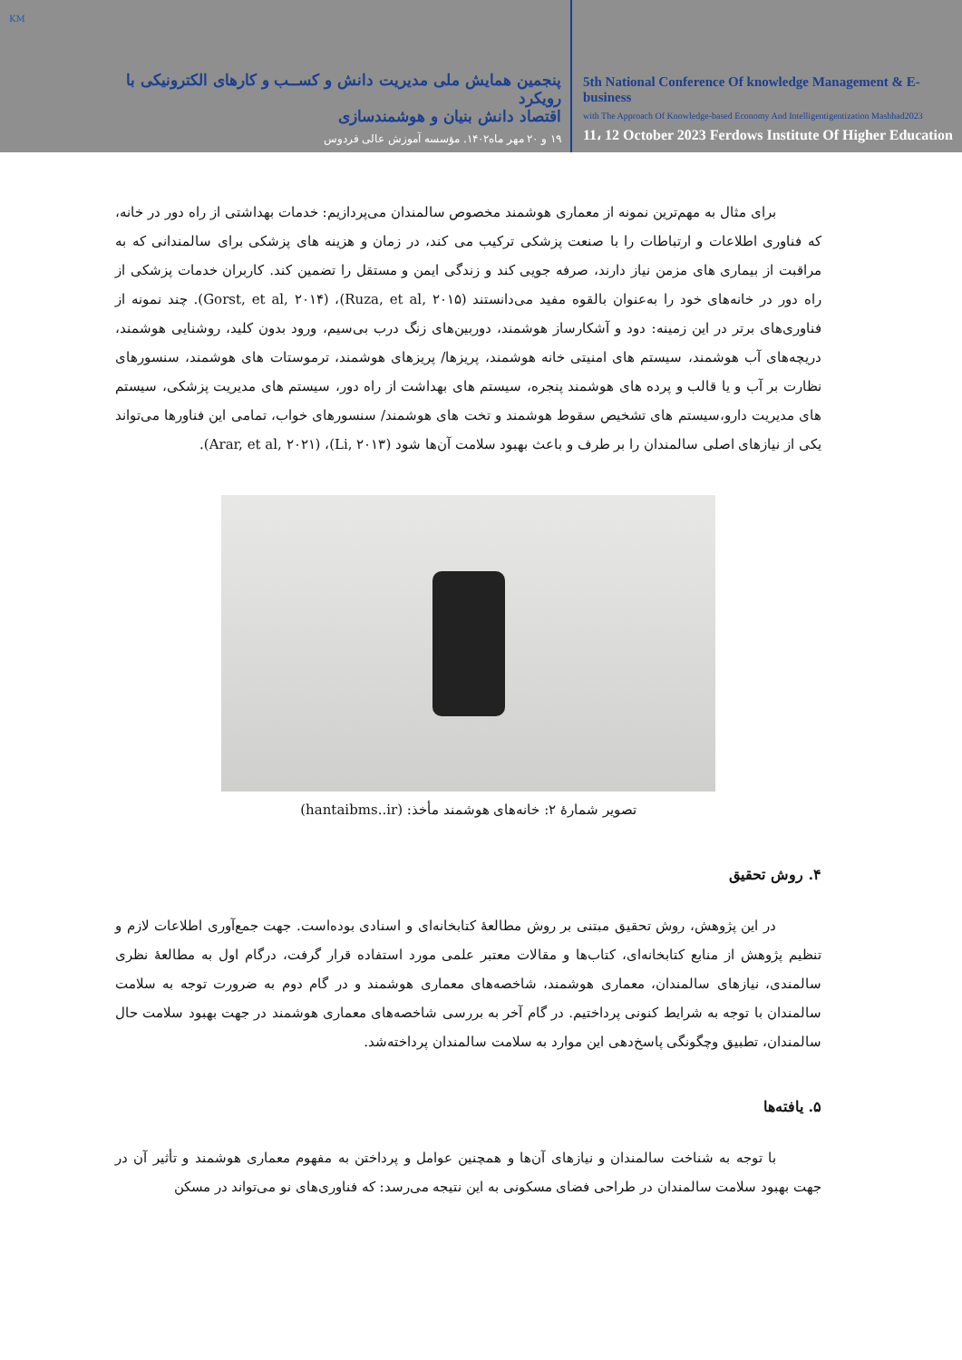KM
پنجمین همایش ملی مدیریت دانش و کســب و کارهای الکترونیکی با رویکرد
اقتصاد دانش بنیان و هوشمندسازی
۱۹ و ۲۰ مهر ماه۱۴۰۲. مؤسسه آموزش عالی فردوس
5th National Conference Of knowledge Management & E-business
with The Approach Of Knowledge-based Economy And Intelligentigentization Mashhad2023
11، 12 October 2023 Ferdows Institute Of Higher Education
برای مثال به مهم‌ترین نمونه از معماری هوشمند مخصوص سالمندان می‌پردازیم: خدمات بهداشتی از راه دور در خانه، که فناوری اطلاعات و ارتباطات را با صنعت پزشکی ترکیب می کند، در زمان و هزینه های پزشکی برای سالمندانی که به مراقبت از بیماری های مزمن نیاز دارند، صرفه جویی کند و زندگی ایمن و مستقل را تضمین کند. کاربران خدمات پزشکی از راه دور در خانه‌های خود را به‌عنوان بالقوه مفید می‌دانستند (Ruza, et al, ۲۰۱۵)، (Gorst, et al, ۲۰۱۴). چند نمونه از فناوری‌های برتر در این زمینه: دود و آشکارساز هوشمند، دوربین‌های زنگ درب بی‌سیم، ورود بدون کلید، روشنایی هوشمند، دریچه‌های آب هوشمند، سیستم های امنیتی خانه هوشمند، پریزها/ پریزهای هوشمند، ترموستات های هوشمند، سنسورهای نظارت بر آب و یا قالب و پرده های هوشمند پنجره، سیستم های بهداشت از راه دور، سیستم های مدیریت پزشکی، سیستم های مدیریت دارو،سیستم های تشخیص سقوط هوشمند و تخت های هوشمند/ سنسورهای خواب، تمامی این فناورها می‌تواند یکی از نیازهای اصلی سالمندان را بر طرف و باعث بهبود سلامت آن‌ها شود (Li, ۲۰۱۳)، (Arar, et al, ۲۰۲۱).
تصویر شمارۀ ۲: خانه‌های هوشمند مأخذ: (hantaibms..ir)
۴. روش تحقیق
در این پژوهش، روش تحقیق مبتنی بر روش مطالعۀ کتابخانه‌ای و اسنادی بوده‌است. جهت جمع‌آوری اطلاعات لازم و تنظیم پژوهش از منابع کتابخانه‌ای، کتاب‌ها و مقالات معتبر علمی مورد استفاده قرار گرفت، درگام اول به مطالعۀ نظری سالمندی، نیازهای سالمندان، معماری هوشمند، شاخصه‌های معماری هوشمند و در گام دوم به ضرورت توجه به سلامت سالمندان با توجه به شرایط کنونی پرداختیم. در گام آخر به بررسی شاخصه‌های معماری هوشمند در جهت بهبود سلامت حال سالمندان، تطبیق وچگونگی پاسخ‌دهی این موارد به سلامت سالمندان پرداخته‌شد.
۵. یافته‌ها
با توجه به شناخت سالمندان و نیازهای آن‌ها و همچنین عوامل و پرداختن به مفهوم معماری هوشمند و تأثیر آن در جهت بهبود سلامت سالمندان در طراحی فضای مسکونی به این نتیجه می‌رسد: که فناوری‌های نو می‌تواند در مسکن